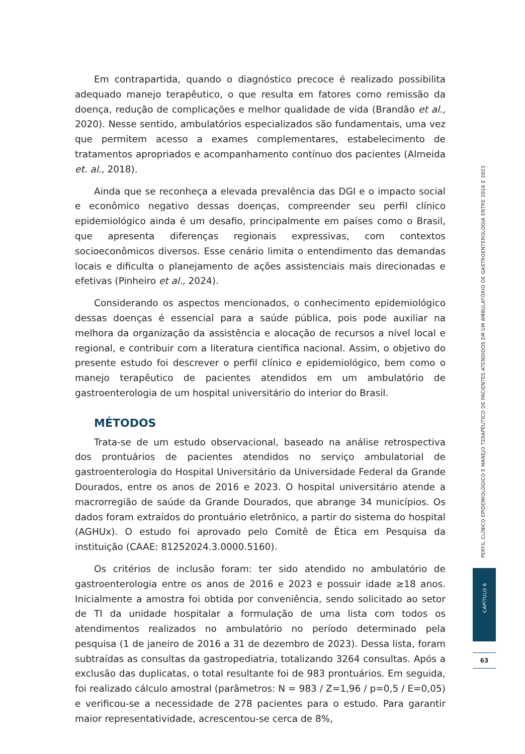Em contrapartida, quando o diagnóstico precoce é realizado possibilita adequado manejo terapêutico, o que resulta em fatores como remissão da doença, redução de complicações e melhor qualidade de vida (Brandão et al., 2020). Nesse sentido, ambulatórios especializados são fundamentais, uma vez que permitem acesso a exames complementares, estabelecimento de tratamentos apropriados e acompanhamento contínuo dos pacientes (Almeida et. al., 2018).
Ainda que se reconheça a elevada prevalência das DGI e o impacto social e econômico negativo dessas doenças, compreender seu perfil clínico epidemiológico ainda é um desafio, principalmente em países como o Brasil, que apresenta diferenças regionais expressivas, com contextos socioeconômicos diversos. Esse cenário limita o entendimento das demandas locais e dificulta o planejamento de ações assistenciais mais direcionadas e efetivas (Pinheiro et al., 2024).
Considerando os aspectos mencionados, o conhecimento epidemiológico dessas doenças é essencial para a saúde pública, pois pode auxiliar na melhora da organização da assistência e alocação de recursos a nível local e regional, e contribuir com a literatura científica nacional. Assim, o objetivo do presente estudo foi descrever o perfil clínico e epidemiológico, bem como o manejo terapêutico de pacientes atendidos em um ambulatório de gastroenterologia de um hospital universitário do interior do Brasil.
MÉTODOS
Trata-se de um estudo observacional, baseado na análise retrospectiva dos prontuários de pacientes atendidos no serviço ambulatorial de gastroenterologia do Hospital Universitário da Universidade Federal da Grande Dourados, entre os anos de 2016 e 2023. O hospital universitário atende a macrorregião de saúde da Grande Dourados, que abrange 34 municípios. Os dados foram extraídos do prontuário eletrônico, a partir do sistema do hospital (AGHUx). O estudo foi aprovado pelo Comitê de Ética em Pesquisa da instituição (CAAE: 81252024.3.0000.5160).
Os critérios de inclusão foram: ter sido atendido no ambulatório de gastroenterologia entre os anos de 2016 e 2023 e possuir idade ≥18 anos. Inicialmente a amostra foi obtida por conveniência, sendo solicitado ao setor de TI da unidade hospitalar a formulação de uma lista com todos os atendimentos realizados no ambulatório no período determinado pela pesquisa (1 de janeiro de 2016 a 31 de dezembro de 2023). Dessa lista, foram subtraídas as consultas da gastropediatria, totalizando 3264 consultas. Após a exclusão das duplicatas, o total resultante foi de 983 prontuários. Em seguida, foi realizado cálculo amostral (parâmetros: N = 983 / Z=1,96 / p=0,5 / E=0,05) e verificou-se a necessidade de 278 pacientes para o estudo. Para garantir maior representatividade, acrescentou-se cerca de 8%,
PERFIL CLÍNICO EPIDEMIOLÓGICO E MANEJO TERAPÊUTICO DE PACIENTES ATENDIDOS EM UM AMBULATÓRIO DE GASTROENTEROLOGIA ENTRE 2016 E 2023
CAPÍTULO 6
63